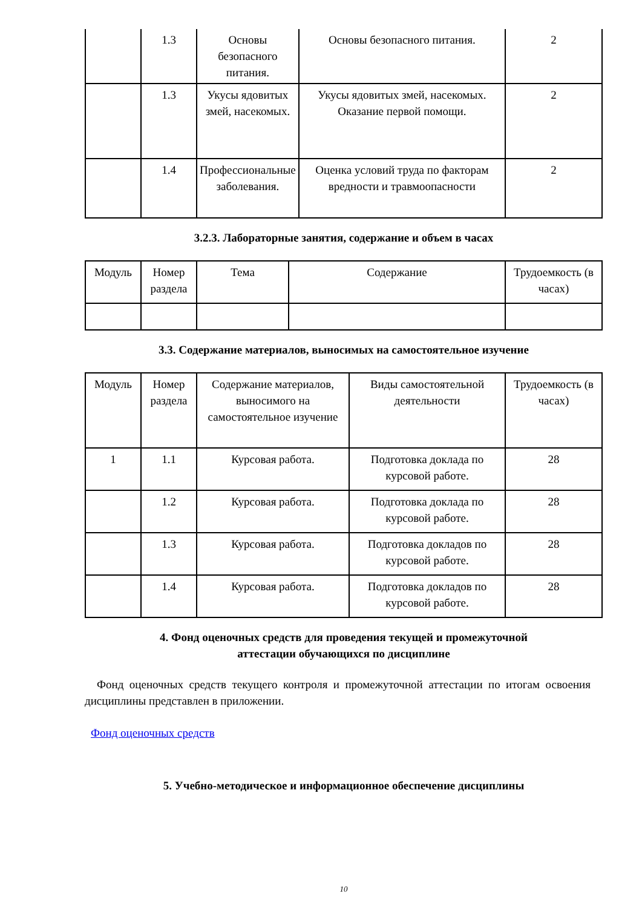| | 1.3 | Основы безопасного питания. | Основы безопасного питания. | 2 |
| | 1.3 | Укусы ядовитых змей, насекомых. | Укусы ядовитых змей, насекомых. Оказание первой помощи. | 2 |
| | 1.4 | Профессиональные заболевания. | Оценка условий труда по факторам вредности и травмоопасности | 2 |
3.2.3. Лабораторные занятия, содержание и объем в часах
| Модуль | Номер раздела | Тема | Содержание | Трудоемкость (в часах) |
3.3. Содержание материалов, выносимых на самостоятельное изучение
| Модуль | Номер раздела | Содержание материалов, выносимого на самостоятельное изучение | Виды самостоятельной деятельности | Трудоемкость (в часах) |
| 1 | 1.1 | Курсовая работа. | Подготовка доклада по курсовой работе. | 28 |
| | 1.2 | Курсовая работа. | Подготовка доклада по курсовой работе. | 28 |
| | 1.3 | Курсовая работа. | Подготовка докладов по курсовой работе. | 28 |
| | 1.4 | Курсовая работа. | Подготовка докладов по курсовой работе. | 28 |
4. Фонд оценочных средств для проведения текущей и промежуточной
аттестации обучающихся по дисциплине
Фонд оценочных средств текущего контроля и промежуточной аттестации по итогам освоения дисциплины представлен в приложении.
Фонд оценочных средств
5. Учебно-методическое и информационное обеспечение дисциплины
10